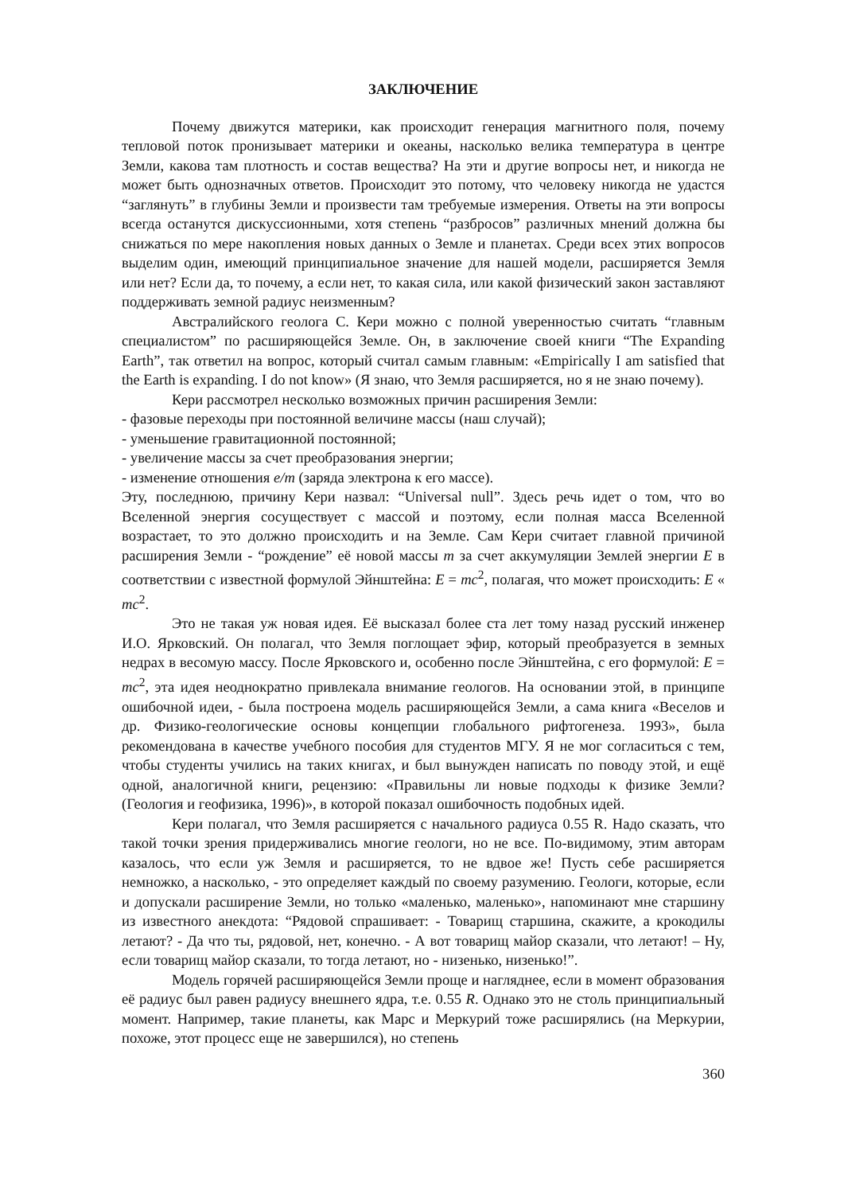ЗАКЛЮЧЕНИЕ
Почему движутся материки, как происходит генерация магнитного поля, почему тепловой поток пронизывает материки и океаны, насколько велика температура в центре Земли, какова там плотность и состав вещества? На эти и другие вопросы нет, и никогда не может быть однозначных ответов. Происходит это потому, что человеку никогда не удастся “заглянуть” в глубины Земли и произвести там требуемые измерения. Ответы на эти вопросы всегда останутся дискуссионными, хотя степень “разбросов” различных мнений должна бы снижаться по мере накопления новых данных о Земле и планетах. Среди всех этих вопросов выделим один, имеющий принципиальное значение для нашей модели, расширяется Земля или нет? Если да, то почему, а если нет, то какая сила, или какой физический закон заставляют поддерживать земной радиус неизменным?
Австралийского геолога С. Кери можно с полной уверенностью считать “главным специалистом” по расширяющейся Земле. Он, в заключение своей книги “The Expanding Earth”, так ответил на вопрос, который считал самым главным: «Empirically I am satisfied that the Earth is expanding. I do not know» (Я знаю, что Земля расширяется, но я не знаю почему).
Кери рассмотрел несколько возможных причин расширения Земли:
- фазовые переходы при постоянной величине массы (наш случай);
- уменьшение гравитационной постоянной;
- увеличение массы за счет преобразования энергии;
- изменение отношения e/m (заряда электрона к его массе).
Эту, последнюю, причину Кери назвал: “Universal null”. Здесь речь идет о том, что во Вселенной энергия сосуществует с массой и поэтому, если полная масса Вселенной возрастает, то это должно происходить и на Земле. Сам Кери считает главной причиной расширения Земли - “рождение” её новой массы m за счет аккумуляции Землей энергии E в соответствии с известной формулой Эйнштейна: E = mc<sup>2</sup>, полагая, что может происходить: E « mc<sup>2</sup>.
Это не такая уж новая идея. Её высказал более ста лет тому назад русский инженер И.О. Ярковский. Он полагал, что Земля поглощает эфир, который преобразуется в земных недрах в весомую массу. После Ярковского и, особенно после Эйнштейна, с его формулой: E = mc<sup>2</sup>, эта идея неоднократно привлекала внимание геологов. На основании этой, в принципе ошибочной идеи, - была построена модель расширяющейся Земли, а сама книга «Веселов и др. Физико-геологические основы концепции глобального рифтогенеза. 1993», была рекомендована в качестве учебного пособия для студентов МГУ. Я не мог согласиться с тем, чтобы студенты учились на таких книгах, и был вынужден написать по поводу этой, и ещё одной, аналогичной книги, рецензию: «Правильны ли новые подходы к физике Земли? (Геология и геофизика, 1996)», в которой показал ошибочность подобных идей.
Кери полагал, что Земля расширяется с начального радиуса 0.55 R. Надо сказать, что такой точки зрения придерживались многие геологи, но не все. По-видимому, этим авторам казалось, что если уж Земля и расширяется, то не вдвое же! Пусть себе расширяется немножко, а насколько, - это определяет каждый по своему разумению. Геологи, которые, если и допускали расширение Земли, но только «маленько, маленько», напоминают мне старшину из известного анекдота: “Рядовой спрашивает: - Товарищ старшина, скажите, а крокодилы летают? - Да что ты, рядовой, нет, конечно. - А вот товарищ майор сказали, что летают! – Ну, если товарищ майор сказали, то тогда летают, но - низенько, низенько!”.
Модель горячей расширяющейся Земли проще и нагляднее, если в момент образования её радиус был равен радиусу внешнего ядра, т.е. 0.55 R. Однако это не столь принципиальный момент. Например, такие планеты, как Марс и Меркурий тоже расширялись (на Меркурии, похоже, этот процесс еще не завершился), но степень
360